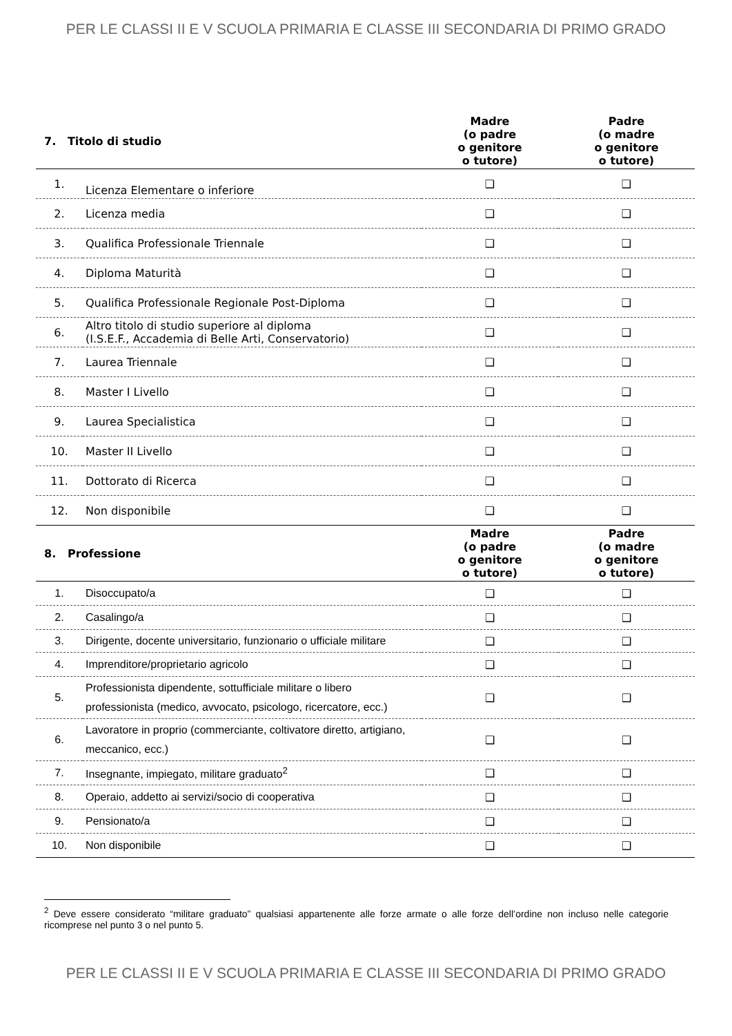PER LE CLASSI II E V SCUOLA PRIMARIA E CLASSE III SECONDARIA DI PRIMO GRADO
| 7. Titolo di studio | | Madre (o padre o genitore o tutore) | Padre (o madre o genitore o tutore) |
| --- | --- | --- | --- |
| 1. | Licenza Elementare o inferiore | ❑ | ❑ |
| 2. | Licenza media | ❑ | ❑ |
| 3. | Qualifica Professionale Triennale | ❑ | ❑ |
| 4. | Diploma Maturità | ❑ | ❑ |
| 5. | Qualifica Professionale Regionale Post-Diploma | ❑ | ❑ |
| 6. | Altro titolo di studio superiore al diploma (I.S.E.F., Accademia di Belle Arti, Conservatorio) | ❑ | ❑ |
| 7. | Laurea Triennale | ❑ | ❑ |
| 8. | Master I Livello | ❑ | ❑ |
| 9. | Laurea Specialistica | ❑ | ❑ |
| 10. | Master II Livello | ❑ | ❑ |
| 11. | Dottorato di Ricerca | ❑ | ❑ |
| 12. | Non disponibile | ❑ | ❑ |
| 8. Professione | | Madre (o padre o genitore o tutore) | Padre (o madre o genitore o tutore) |
| 1. | Disoccupato/a | ❑ | ❑ |
| 2. | Casalingo/a | ❑ | ❑ |
| 3. | Dirigente, docente universitario, funzionario o ufficiale militare | ❑ | ❑ |
| 4. | Imprenditore/proprietario agricolo | ❑ | ❑ |
| 5. | Professionista dipendente, sottufficiale militare o libero professionista (medico, avvocato, psicologo, ricercatore, ecc.) | ❑ | ❑ |
| 6. | Lavoratore in proprio (commerciante, coltivatore diretto, artigiano, meccanico, ecc.) | ❑ | ❑ |
| 7. | Insegnante, impiegato, militare graduato<sup>2</sup> | ❑ | ❑ |
| 8. | Operaio, addetto ai servizi/socio di cooperativa | ❑ | ❑ |
| 9. | Pensionato/a | ❑ | ❑ |
| 10. | Non disponibile | ❑ | ❑ |
<sup>2</sup> Deve essere considerato “militare graduato” qualsiasi appartenente alle forze armate o alle forze dell’ordine non incluso nelle categorie ricomprese nel punto 3 o nel punto 5.
PER LE CLASSI II E V SCUOLA PRIMARIA E CLASSE III SECONDARIA DI PRIMO GRADO